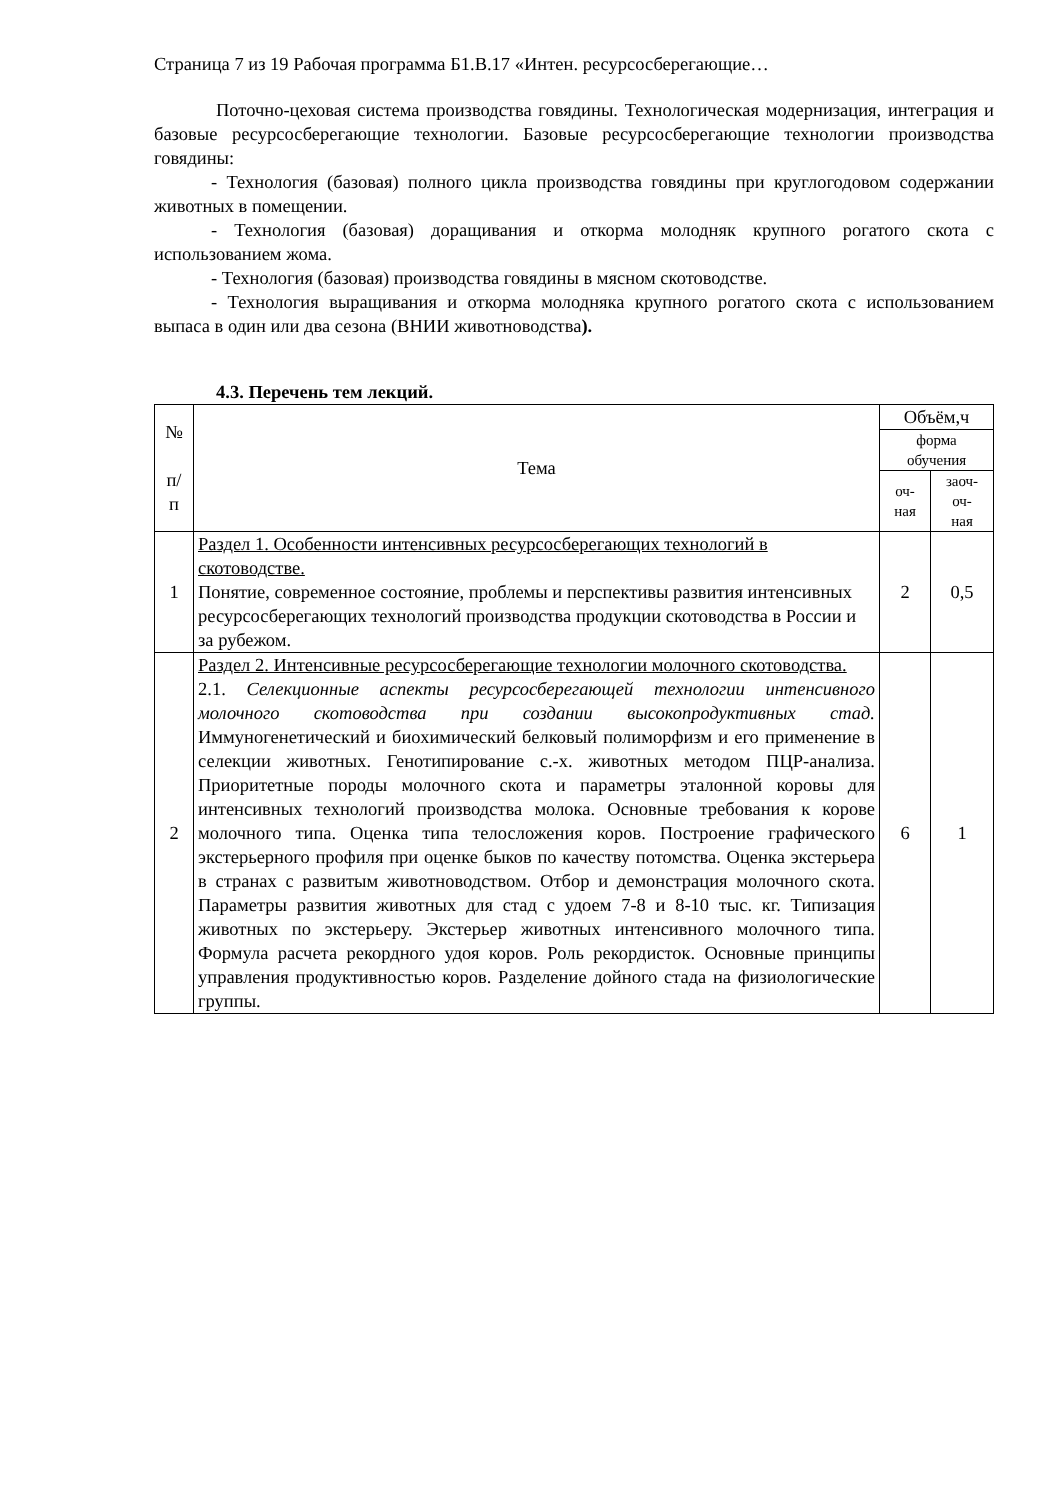Страница 7 из 19 Рабочая программа Б1.В.17 «Интен. ресурсосберегающие…
Поточно-цеховая система производства говядины. Технологическая модернизация, интеграция и базовые ресурсосберегающие технологии. Базовые ресурсосберегающие технологии производства говядины:
- Технология (базовая) полного цикла производства говядины при круглогодовом содержании животных в помещении.
- Технология (базовая) доращивания и откорма молодняк крупного рогатого скота с использованием жома.
- Технология (базовая) производства говядины в мясном скотоводстве.
- Технология выращивания и откорма молодняка крупного рогатого скота с использованием выпаса в один или два сезона (ВНИИ животноводства).
4.3. Перечень тем лекций.
| № п/ п | Тема | Объём,ч | |
| --- | --- | --- | --- |
| | | форма обучения | |
| | | оч- ная | заоч- оч- ная |
| 1 | Раздел 1. Особенности интенсивных ресурсосберегающих технологий в скотоводстве. Понятие, современное состояние, проблемы и перспективы развития интенсивных ресурсосберегающих технологий производства продукции скотоводства в России и за рубежом. | 2 | 0,5 |
| 2 | Раздел 2. Интенсивные ресурсосберегающие технологии молочного скотоводства. 2.1. Селекционные аспекты ресурсосберегающей технологии интенсивного молочного скотоводства при создании высокопродуктивных стад. Иммуногенетический и биохимический белковый полиморфизм и его применение в селекции животных. Генотипирование с.-х. животных методом ПЦР-анализа. Приоритетные породы молочного скота и параметры эталонной коровы для интенсивных технологий производства молока. Основные требования к корове молочного типа. Оценка типа телосложения коров. Построение графического экстерьерного профиля при оценке быков по качеству потомства. Оценка экстерьера в странах с развитым животноводством. Отбор и демонстрация молочного скота. Параметры развития животных для стад с удоем 7-8 и 8-10 тыс. кг. Типизация животных по экстерьеру. Экстерьер животных интенсивного молочного типа. Формула расчета рекордного удоя коров. Роль рекордисток. Основные принципы управления продуктивностью коров. Разделение дойного стада на физиологические группы. | 6 | 1 |